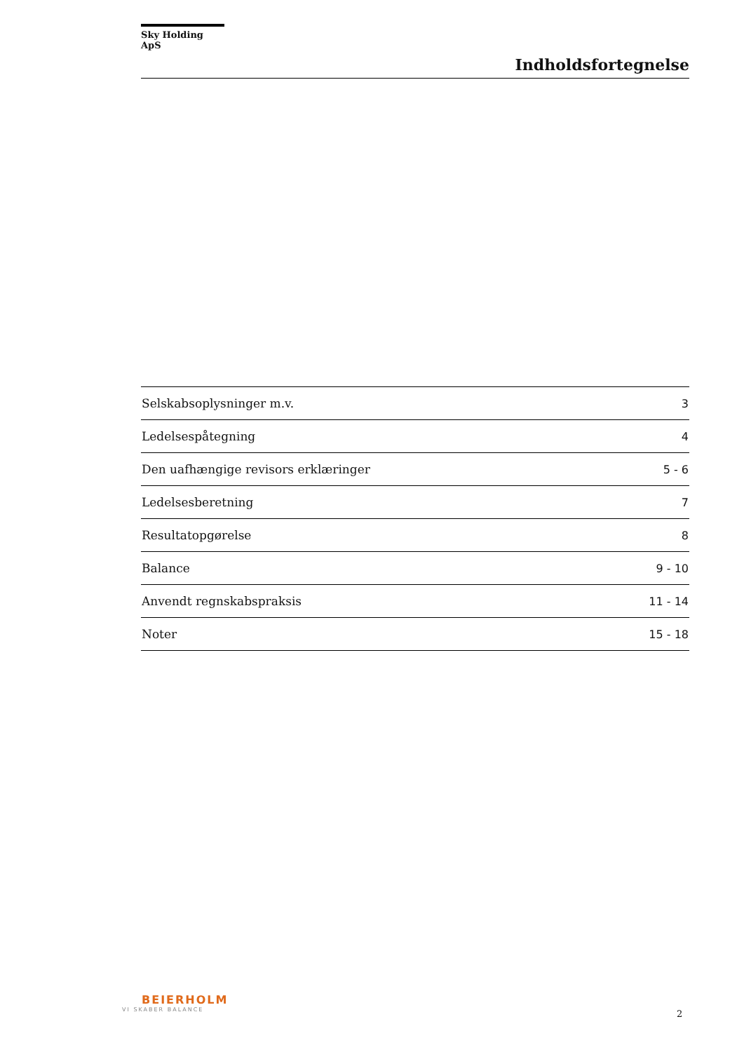Sky Holding ApS
Indholdsfortegnelse
| Selskabsoplysninger m.v. | 3 |
| Ledelsespåtegning | 4 |
| Den uafhængige revisors erklæringer | 5 - 6 |
| Ledelsesberetning | 7 |
| Resultatopgørelse | 8 |
| Balance | 9 - 10 |
| Anvendt regnskabspraksis | 11 - 14 |
| Noter | 15 - 18 |
BEIERHOLM
VI SKABER BALANCE
2